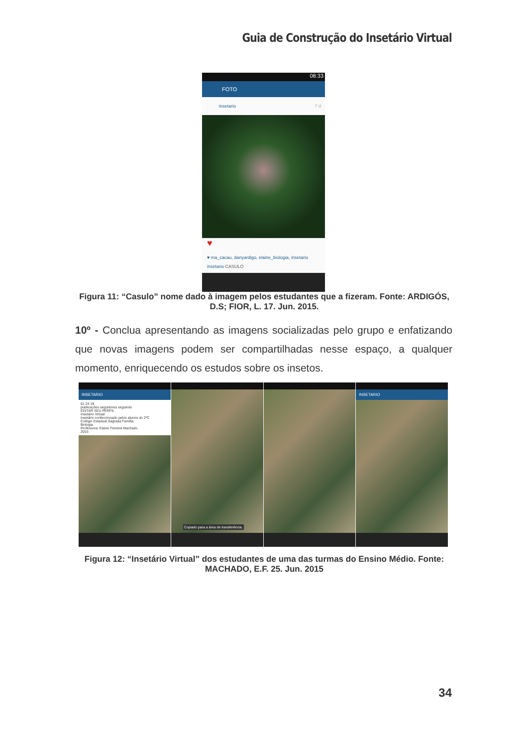Guia de Construção do Insetário Virtual
08:33
FOTO
insetario 7 d
♥
♥ ma_cacau, danyardigo, elaine_biologia, insetario
insetario CASULO
Figura 11: “Casulo” nome dado à imagem pelos estudantes que a fizeram. Fonte: ARDIGÓS, D.S; FIOR, L. 17. Jun. 2015.
10º - Conclua apresentando as imagens socializadas pelo grupo e enfatizando que novas imagens podem ser compartilhadas nesse espaço, a qualquer momento, enriquecendo os estudos sobre os insetos.
INSETARIO
61 24 19
publicações seguidores seguindo
EDITAR SEU PERFIL
Insetário Virtual
Insetário confeccionado pelos alunos do 2ºC
Colégio Estadual Sagrada Família
Biologia
Professora: Elaine Ferreira Machado
2015
Copiado para a área de transferência.
INSETARIO
Figura 12: “Insetário Virtual” dos estudantes de uma das turmas do Ensino Médio. Fonte: MACHADO, E.F. 25. Jun. 2015
34